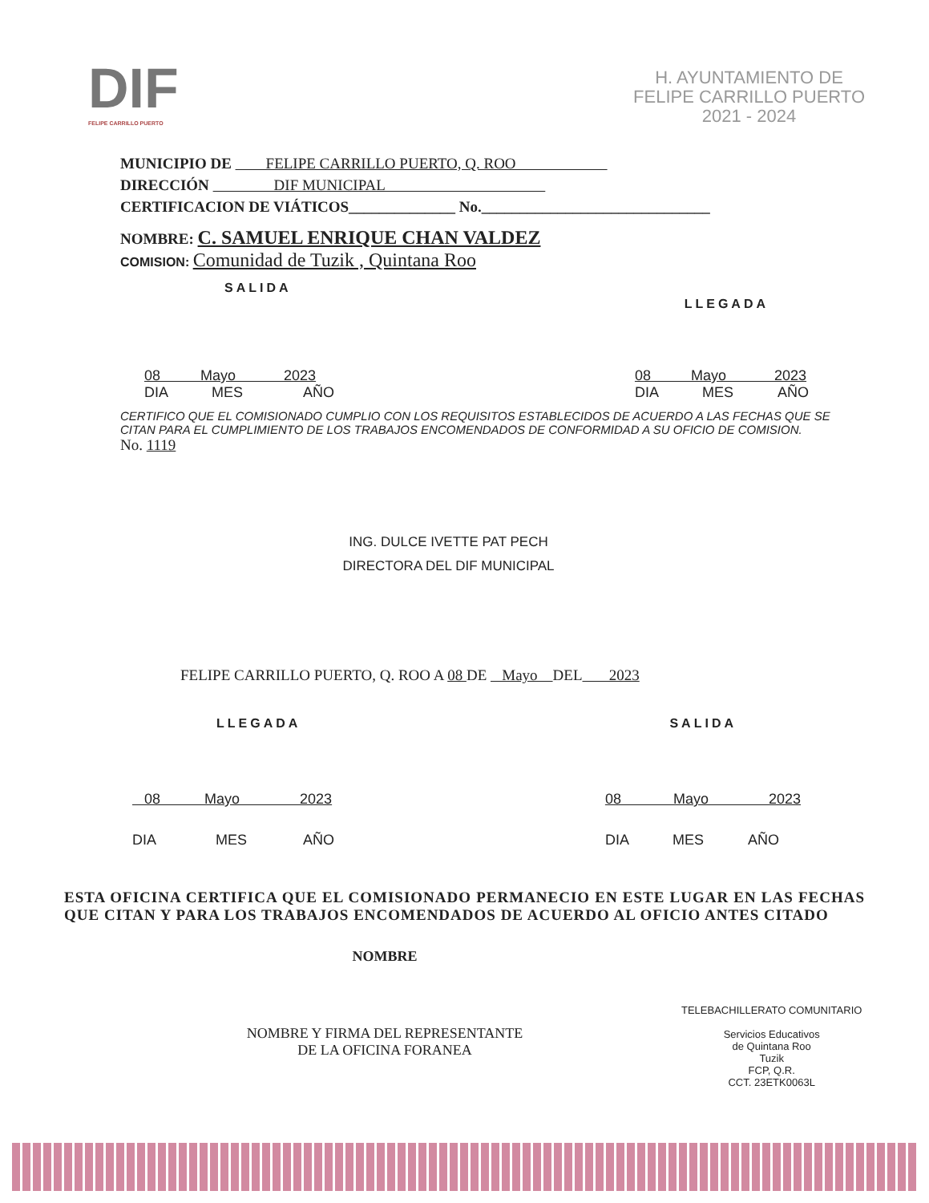DIF
FELIPE CARRILLO PUERTO
H. AYUNTAMIENTO DE
FELIPE CARRILLO PUERTO
2021 - 2024
MUNICIPIO DE FELIPE CARRILLO PUERTO, Q. ROO
DIRECCIÓN DIF MUNICIPAL
CERTIFICACION DE VIÁTICOS______________ No.______________________________
NOMBRE: C. SAMUEL ENRIQUE CHAN VALDEZ
COMISION: Comunidad de Tuzik , Quintana Roo
SALIDA LLEGADA
08 Mayo 2023
DIA MES AÑO
08 Mayo 2023
DIA MES AÑO
CERTIFICO QUE EL COMISIONADO CUMPLIO CON LOS REQUISITOS ESTABLECIDOS DE ACUERDO A LAS FECHAS QUE SE CITAN PARA EL CUMPLIMIENTO DE LOS TRABAJOS ENCOMENDADOS DE CONFORMIDAD A SU OFICIO DE COMISION.
No. 1119
ING. DULCE IVETTE PAT PECH
DIRECTORA DEL DIF MUNICIPAL
FELIPE CARRILLO PUERTO, Q. ROO A 08 DE Mayo DEL 2023
LLEGADA SALIDA
08 Mayo 2023
DIA MES AÑO
08 Mayo 2023
DIA MES AÑO
ESTA OFICINA CERTIFICA QUE EL COMISIONADO PERMANECIO EN ESTE LUGAR EN LAS FECHAS QUE CITAN Y PARA LOS TRABAJOS ENCOMENDADOS DE ACUERDO AL OFICIO ANTES CITADO
NOMBRE
NOMBRE Y FIRMA DEL REPRESENTANTE
DE LA OFICINA FORANEA
TELEBACHILLERATO COMUNITARIO
Servicios Educativos
de Quintana Roo
Tuzik
FCP, Q.R.
CCT. 23ETK0063L